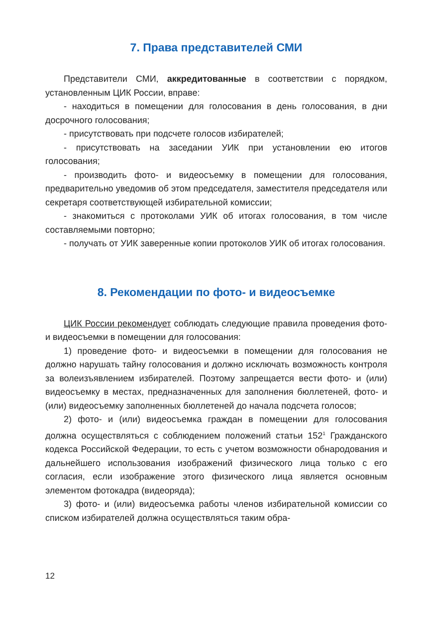7. Права представителей СМИ
Представители СМИ, аккредитованные в соответствии с порядком, установленным ЦИК России, вправе:
- находиться в помещении для голосования в день голосования, в дни досрочного голосования;
- присутствовать при подсчете голосов избирателей;
- присутствовать на заседании УИК при установлении ею итогов голосования;
- производить фото- и видеосъемку в помещении для голосования, предварительно уведомив об этом председателя, заместителя председателя или секретаря соответствующей избирательной комиссии;
- знакомиться с протоколами УИК об итогах голосования, в том числе составляемыми повторно;
- получать от УИК заверенные копии протоколов УИК об итогах голосования.
8. Рекомендации по фото- и видеосъемке
ЦИК России рекомендует соблюдать следующие правила проведения фото- и видеосъемки в помещении для голосования:
1) проведение фото- и видеосъемки в помещении для голосования не должно нарушать тайну голосования и должно исключать возможность контроля за волеизъявлением избирателей. Поэтому запрещается вести фото- и (или) видеосъемку в местах, предназначенных для заполнения бюллетеней, фото- и (или) видеосъемку заполненных бюллетеней до начала подсчета голосов;
2) фото- и (или) видеосъемка граждан в помещении для голосования должна осуществляться с соблюдением положений статьи 152<sup>1</sup> Гражданского кодекса Российской Федерации, то есть с учетом возможности обнародования и дальнейшего использования изображений физического лица только с его согласия, если изображение этого физического лица является основным элементом фотокадра (видеоряда);
3) фото- и (или) видеосъемка работы членов избирательной комиссии со списком избирателей должна осуществляться таким обра-
12